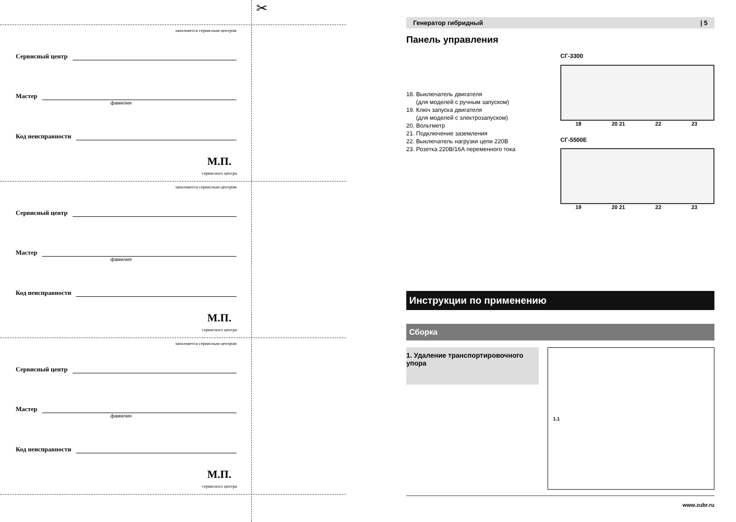✂
заполняется сервисным центром
Сервисный центр
Мастер
фамилия
Код неисправности
М.П.
сервисного центра
заполняется сервисным центром
Сервисный центр
Мастер
фамилия
Код неисправности
М.П.
сервисного центра
заполняется сервисным центром
Сервисный центр
Мастер
фамилия
Код неисправности
М.П.
сервисного центра
Генератор гибридный | 5
Панель управления
18. Выключатель двигателя
(для моделей с ручным запуском)
19. Ключ запуска двигателя
(для моделей с электрозапуском)
20. Вольтметр
21. Подключение заземления
22. Выключатель нагрузки цепи 220В
23. Розетка 220В/16А переменного тока
СГ-3300
18 20 21 22 23
СГ-5500Е
19 20 21 22 23
Инструкции по применению
Сборка
1. Удаление транспортировочного упора
1.1
www.zubr.ru